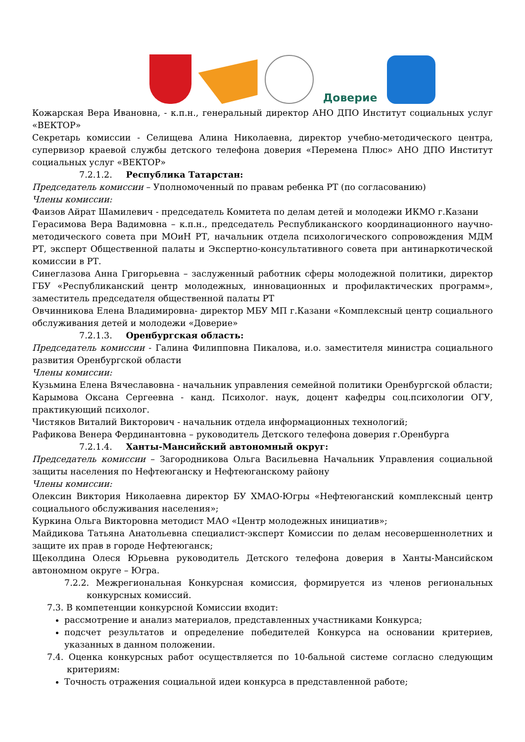Доверие
Кожарская Вера Ивановна, - к.п.н., генеральный директор АНО ДПО Институт социальных услуг «ВЕКТОР»
Секретарь комиссии - Селищева Алина Николаевна, директор учебно-методического центра, супервизор краевой службы детского телефона доверия «Перемена Плюс» АНО ДПО Институт социальных услуг «ВЕКТОР»
7.2.1.2. Республика Татарстан:
Председатель комиссии – Уполномоченный по правам ребенка РТ (по согласованию)
Члены комиссии:
Фаизов Айрат Шамилевич - председатель Комитета по делам детей и молодежи ИКМО г.Казани
Герасимова Вера Вадимовна – к.п.н., председатель Республиканского координационного научно-методического совета при МОиН РТ, начальник отдела психологического сопровождения МДМ РТ, эксперт Общественной палаты и Экспертно-консультативного совета при антинаркотической комиссии в РТ.
Синеглазова Анна Григорьевна – заслуженный работник сферы молодежной политики, директор ГБУ «Республиканский центр молодежных, инновационных и профилактических программ», заместитель председателя общественной палаты РТ
Овчинникова Елена Владимировна- директор МБУ МП г.Казани «Комплексный центр социального обслуживания детей и молодежи «Доверие»
7.2.1.3. Оренбургская область:
Председатель комиссии - Галина Филипповна Пикалова, и.о. заместителя министра социального развития Оренбургской области
Члены комиссии:
Кузьмина Елена Вячеславовна - начальник управления семейной политики Оренбургской области;
Карымова Оксана Сергеевна - канд. Психолог. наук, доцент кафедры соц.психологии ОГУ, практикующий психолог.
Чистяков Виталий Викторович - начальник отдела информационных технологий;
Рафикова Венера Фердинантовна – руководитель Детского телефона доверия г.Оренбурга
7.2.1.4. Ханты-Мансийский автономный округ:
Председатель комиссии – Загородникова Ольга Васильевна Начальник Управления социальной защиты населения по Нефтеюганску и Нефтеюганскому району
Члены комиссии:
Олексин Виктория Николаевна директор БУ ХМАО-Югры «Нефтеюганский комплексный центр социального обслуживания населения»;
Куркина Ольга Викторовна методист МАО «Центр молодежных инициатив»;
Майдикова Татьяна Анатольевна специалист-эксперт Комиссии по делам несовершеннолетних и защите их прав в городе Нефтеюганск;
Щеколдина Олеся Юрьевна руководитель Детского телефона доверия в Ханты-Мансийском автономном округе – Югра.
7.2.2. Межрегиональная Конкурсная комиссия, формируется из членов региональных конкурсных комиссий.
7.3. В компетенции конкурсной Комиссии входит:
рассмотрение и анализ материалов, представленных участниками Конкурса;
подсчет результатов и определение победителей Конкурса на основании критериев, указанных в данном положении.
7.4. Оценка конкурсных работ осуществляется по 10-бальной системе согласно следующим критериям:
Точность отражения социальной идеи конкурса в представленной работе;